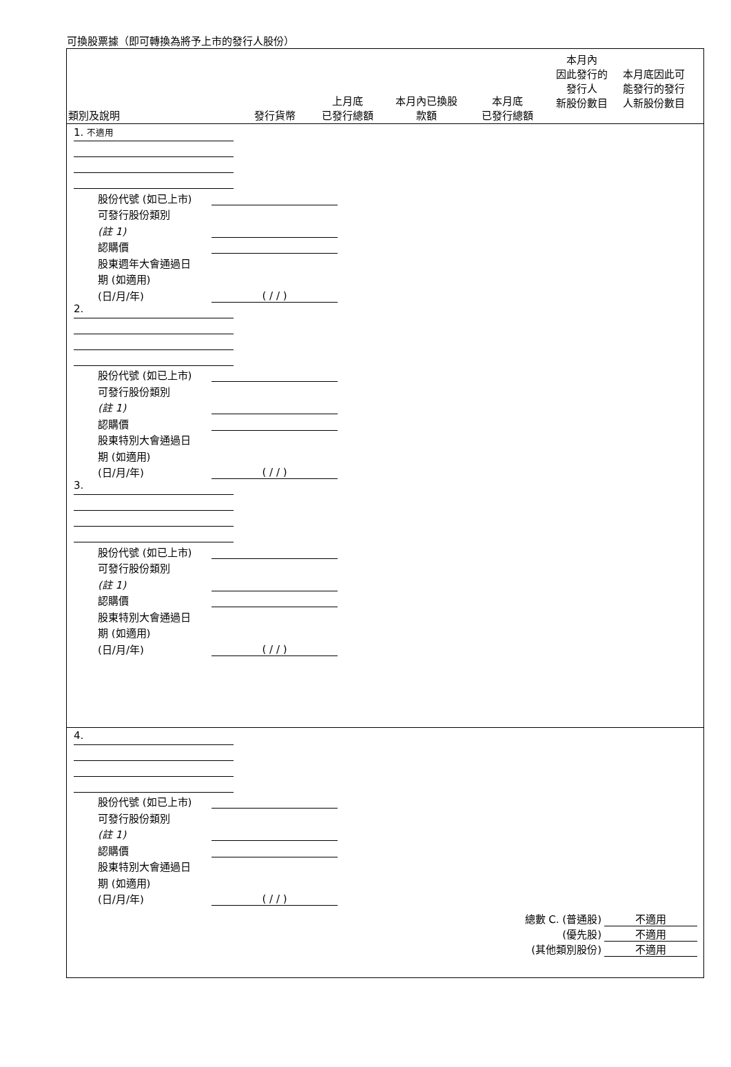可換股票據（即可轉換為將予上市的發行人股份）
類別及說明
發行貨幣
上月底
已發行總額
本月內已換股
款額
本月底
已發行總額
本月內
因此發行的
發行人
新股份數目
本月底因此可
能發行的發行
人新股份數目
1. 不適用
股份代號 (如已上市)
可發行股份類別
(註 1)
認購價
股東週年大會通過日
期 (如適用)
(日/月/年)
( / / )
2.
股份代號 (如已上市)
可發行股份類別
(註 1)
認購價
股東特別大會通過日
期 (如適用)
(日/月/年)
( / / )
3.
股份代號 (如已上市)
可發行股份類別
(註 1)
認購價
股東特別大會通過日
期 (如適用)
(日/月/年)
( / / )
4.
股份代號 (如已上市)
可發行股份類別
(註 1)
認購價
股東特別大會通過日
期 (如適用)
(日/月/年)
( / / )
總數 C. (普通股)
不適用
(優先股)
不適用
(其他類別股份)
不適用